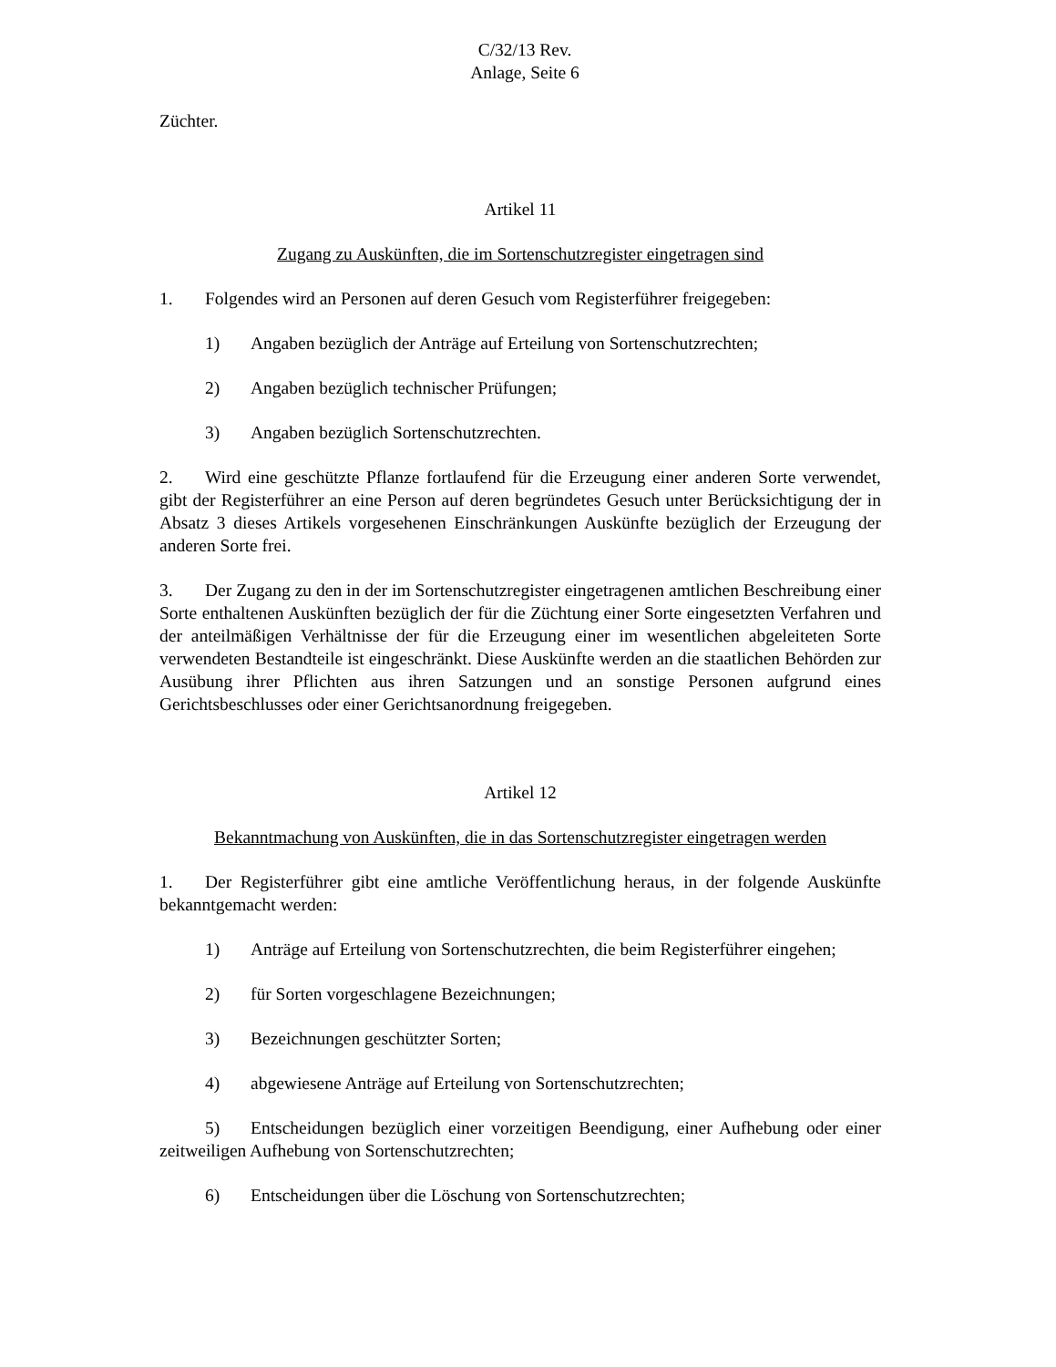C/32/13 Rev.
Anlage, Seite 6
Züchter.
Artikel 11
Zugang zu Auskünften, die im Sortenschutzregister eingetragen sind
1. Folgendes wird an Personen auf deren Gesuch vom Registerführer freigegeben:
1) Angaben bezüglich der Anträge auf Erteilung von Sortenschutzrechten;
2) Angaben bezüglich technischer Prüfungen;
3) Angaben bezüglich Sortenschutzrechten.
2. Wird eine geschützte Pflanze fortlaufend für die Erzeugung einer anderen Sorte verwendet, gibt der Registerführer an eine Person auf deren begründetes Gesuch unter Berücksichtigung der in Absatz 3 dieses Artikels vorgesehenen Einschränkungen Auskünfte bezüglich der Erzeugung der anderen Sorte frei.
3. Der Zugang zu den in der im Sortenschutzregister eingetragenen amtlichen Beschreibung einer Sorte enthaltenen Auskünften bezüglich der für die Züchtung einer Sorte eingesetzten Verfahren und der anteilmäßigen Verhältnisse der für die Erzeugung einer im wesentlichen abgeleiteten Sorte verwendeten Bestandteile ist eingeschränkt. Diese Auskünfte werden an die staatlichen Behörden zur Ausübung ihrer Pflichten aus ihren Satzungen und an sonstige Personen aufgrund eines Gerichtsbeschlusses oder einer Gerichtsanordnung freigegeben.
Artikel 12
Bekanntmachung von Auskünften, die in das Sortenschutzregister eingetragen werden
1. Der Registerführer gibt eine amtliche Veröffentlichung heraus, in der folgende Auskünfte bekanntgemacht werden:
1) Anträge auf Erteilung von Sortenschutzrechten, die beim Registerführer eingehen;
2) für Sorten vorgeschlagene Bezeichnungen;
3) Bezeichnungen geschützter Sorten;
4) abgewiesene Anträge auf Erteilung von Sortenschutzrechten;
5) Entscheidungen bezüglich einer vorzeitigen Beendigung, einer Aufhebung oder einer zeitweiligen Aufhebung von Sortenschutzrechten;
6) Entscheidungen über die Löschung von Sortenschutzrechten;